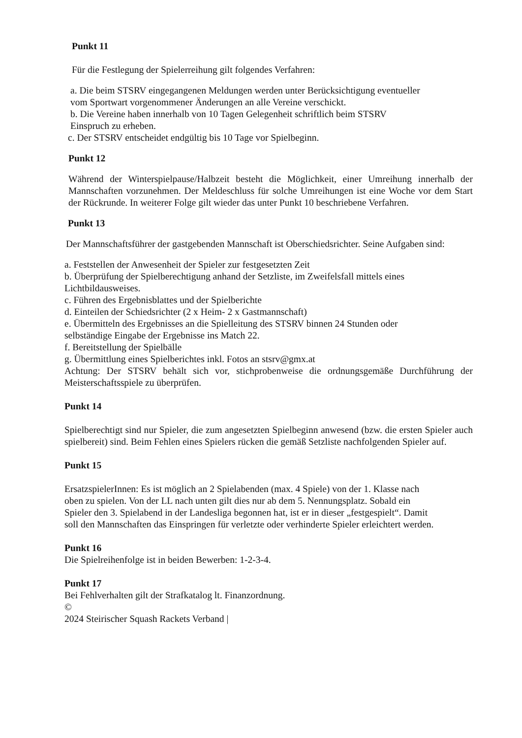Punkt 11
Für die Festlegung der Spielerreihung gilt folgendes Verfahren:
a. Die beim STSRV eingegangenen Meldungen werden unter Berücksichtigung eventueller
vom Sportwart vorgenommener Änderungen an alle Vereine verschickt.
b. Die Vereine haben innerhalb von 10 Tagen Gelegenheit schriftlich beim STSRV
Einspruch zu erheben.
c. Der STSRV entscheidet endgültig bis 10 Tage vor Spielbeginn.
Punkt 12
Während der Winterspielpause/Halbzeit besteht die Möglichkeit, einer Umreihung innerhalb der Mannschaften vorzunehmen. Der Meldeschluss für solche Umreihungen ist eine Woche vor dem Start der Rückrunde. In weiterer Folge gilt wieder das unter Punkt 10 beschriebene Verfahren.
Punkt 13
Der Mannschaftsführer der gastgebenden Mannschaft ist Oberschiedsrichter. Seine Aufgaben sind:
a. Feststellen der Anwesenheit der Spieler zur festgesetzten Zeit
b. Überprüfung der Spielberechtigung anhand der Setzliste, im Zweifelsfall mittels eines
Lichtbildausweises.
c. Führen des Ergebnisblattes und der Spielberichte
d. Einteilen der Schiedsrichter (2 x Heim- 2 x Gastmannschaft)
e. Übermitteln des Ergebnisses an die Spielleitung des STSRV binnen 24 Stunden oder
selbständige Eingabe der Ergebnisse ins Match 22.
f. Bereitstellung der Spielbälle
g. Übermittlung eines Spielberichtes inkl. Fotos an stsrv@gmx.at
Achtung: Der STSRV behält sich vor, stichprobenweise die ordnungsgemäße Durchführung der Meisterschaftsspiele zu überprüfen.
Punkt 14
Spielberechtigt sind nur Spieler, die zum angesetzten Spielbeginn anwesend (bzw. die ersten Spieler auch spielbereit) sind. Beim Fehlen eines Spielers rücken die gemäß Setzliste nachfolgenden Spieler auf.
Punkt 15
ErsatzspielerInnen: Es ist möglich an 2 Spielabenden (max. 4 Spiele) von der 1. Klasse nach
oben zu spielen. Von der LL nach unten gilt dies nur ab dem 5. Nennungsplatz. Sobald ein
Spieler den 3. Spielabend in der Landesliga begonnen hat, ist er in dieser „festgespielt“. Damit
soll den Mannschaften das Einspringen für verletzte oder verhinderte Spieler erleichtert werden.
Punkt 16
Die Spielreihenfolge ist in beiden Bewerben: 1-2-3-4.
Punkt 17
Bei Fehlverhalten gilt der Strafkatalog lt. Finanzordnung.
©
2024 Steirischer Squash Rackets Verband |